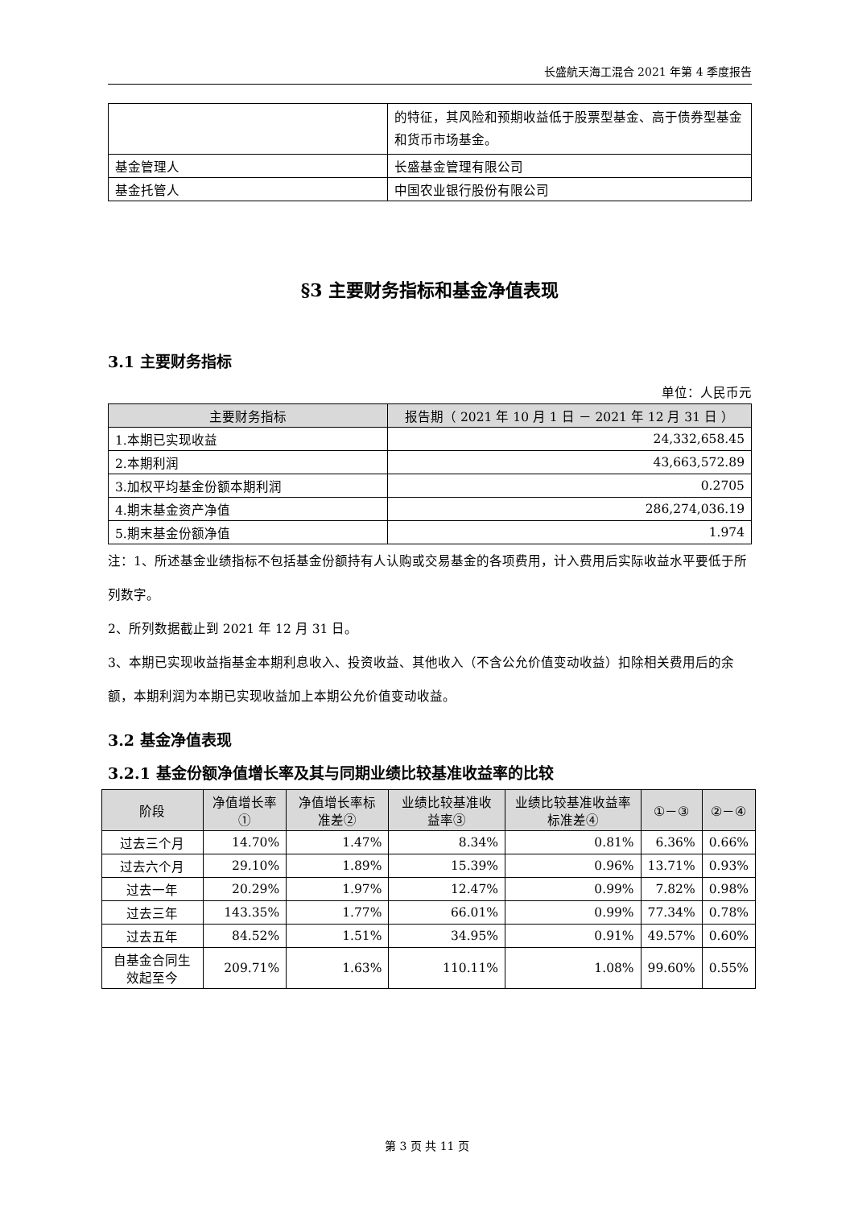长盛航天海工混合 2021 年第 4 季度报告
| | 的特征，其风险和预期收益低于股票型基金、高于债券型基金和货币市场基金。 |
| 基金管理人 | 长盛基金管理有限公司 |
| 基金托管人 | 中国农业银行股份有限公司 |
§3 主要财务指标和基金净值表现
3.1 主要财务指标
单位：人民币元
| 主要财务指标 | 报告期（ 2021 年 10 月 1 日 － 2021 年 12 月 31 日 ） |
| --- | --- |
| 1.本期已实现收益 | 24,332,658.45 |
| 2.本期利润 | 43,663,572.89 |
| 3.加权平均基金份额本期利润 | 0.2705 |
| 4.期末基金资产净值 | 286,274,036.19 |
| 5.期末基金份额净值 | 1.974 |
注：1、所述基金业绩指标不包括基金份额持有人认购或交易基金的各项费用，计入费用后实际收益水平要低于所列数字。
2、所列数据截止到 2021 年 12 月 31 日。
3、本期已实现收益指基金本期利息收入、投资收益、其他收入（不含公允价值变动收益）扣除相关费用后的余额，本期利润为本期已实现收益加上本期公允价值变动收益。
3.2 基金净值表现
3.2.1 基金份额净值增长率及其与同期业绩比较基准收益率的比较
| 阶段 | 净值增长率① | 净值增长率标准差② | 业绩比较基准收益率③ | 业绩比较基准收益率标准差④ | ①－③ | ②－④ |
| --- | --- | --- | --- | --- | --- | --- |
| 过去三个月 | 14.70% | 1.47% | 8.34% | 0.81% | 6.36% | 0.66% |
| 过去六个月 | 29.10% | 1.89% | 15.39% | 0.96% | 13.71% | 0.93% |
| 过去一年 | 20.29% | 1.97% | 12.47% | 0.99% | 7.82% | 0.98% |
| 过去三年 | 143.35% | 1.77% | 66.01% | 0.99% | 77.34% | 0.78% |
| 过去五年 | 84.52% | 1.51% | 34.95% | 0.91% | 49.57% | 0.60% |
| 自基金合同生效起至今 | 209.71% | 1.63% | 110.11% | 1.08% | 99.60% | 0.55% |
第 3 页 共 11 页